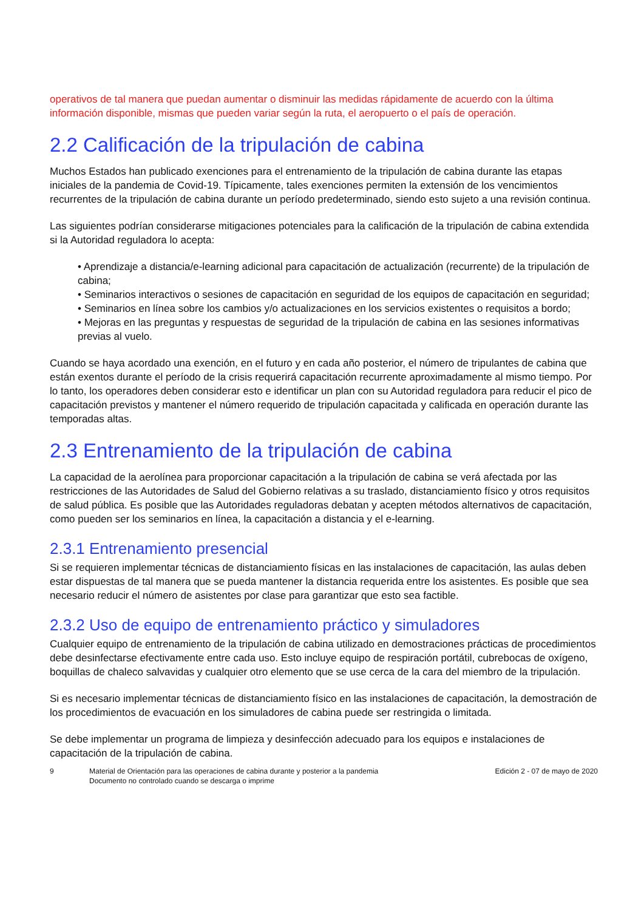operativos de tal manera que puedan aumentar o disminuir las medidas rápidamente de acuerdo con la última información disponible, mismas que pueden variar según la ruta, el aeropuerto o el país de operación.
2.2 Calificación de la tripulación de cabina
Muchos Estados han publicado exenciones para el entrenamiento de la tripulación de cabina durante las etapas iniciales de la pandemia de Covid-19. Típicamente, tales exenciones permiten la extensión de los vencimientos recurrentes de la tripulación de cabina durante un período predeterminado, siendo esto sujeto a una revisión continua.
Las siguientes podrían considerarse mitigaciones potenciales para la calificación de la tripulación de cabina extendida si la Autoridad reguladora lo acepta:
• Aprendizaje a distancia/e-learning adicional para capacitación de actualización (recurrente) de la tripulación de cabina;
• Seminarios interactivos o sesiones de capacitación en seguridad de los equipos de capacitación en seguridad;
• Seminarios en línea sobre los cambios y/o actualizaciones en los servicios existentes o requisitos a bordo;
• Mejoras en las preguntas y respuestas de seguridad de la tripulación de cabina en las sesiones informativas previas al vuelo.
Cuando se haya acordado una exención, en el futuro y en cada año posterior, el número de tripulantes de cabina que están exentos durante el período de la crisis requerirá capacitación recurrente aproximadamente al mismo tiempo. Por lo tanto, los operadores deben considerar esto e identificar un plan con su Autoridad reguladora para reducir el pico de capacitación previstos y mantener el número requerido de tripulación capacitada y calificada en operación durante las temporadas altas.
2.3 Entrenamiento de la tripulación de cabina
La capacidad de la aerolínea para proporcionar capacitación a la tripulación de cabina se verá afectada por las restricciones de las Autoridades de Salud del Gobierno relativas a su traslado, distanciamiento físico y otros requisitos de salud pública. Es posible que las Autoridades reguladoras debatan y acepten métodos alternativos de capacitación, como pueden ser los seminarios en línea, la capacitación a distancia y el e-learning.
2.3.1 Entrenamiento presencial
Si se requieren implementar técnicas de distanciamiento físicas en las instalaciones de capacitación, las aulas deben estar dispuestas de tal manera que se pueda mantener la distancia requerida entre los asistentes. Es posible que sea necesario reducir el número de asistentes por clase para garantizar que esto sea factible.
2.3.2 Uso de equipo de entrenamiento práctico y simuladores
Cualquier equipo de entrenamiento de la tripulación de cabina utilizado en demostraciones prácticas de procedimientos debe desinfectarse efectivamente entre cada uso. Esto incluye equipo de respiración portátil, cubrebocas de oxígeno, boquillas de chaleco salvavidas y cualquier otro elemento que se use cerca de la cara del miembro de la tripulación.
Si es necesario implementar técnicas de distanciamiento físico en las instalaciones de capacitación, la demostración de los procedimientos de evacuación en los simuladores de cabina puede ser restringida o limitada.
Se debe implementar un programa de limpieza y desinfección adecuado para los equipos e instalaciones de capacitación de la tripulación de cabina.
9 Material de Orientación para las operaciones de cabina durante y posterior a la pandemia
Documento no controlado cuando se descarga o imprime
Edición 2 - 07 de mayo de 2020